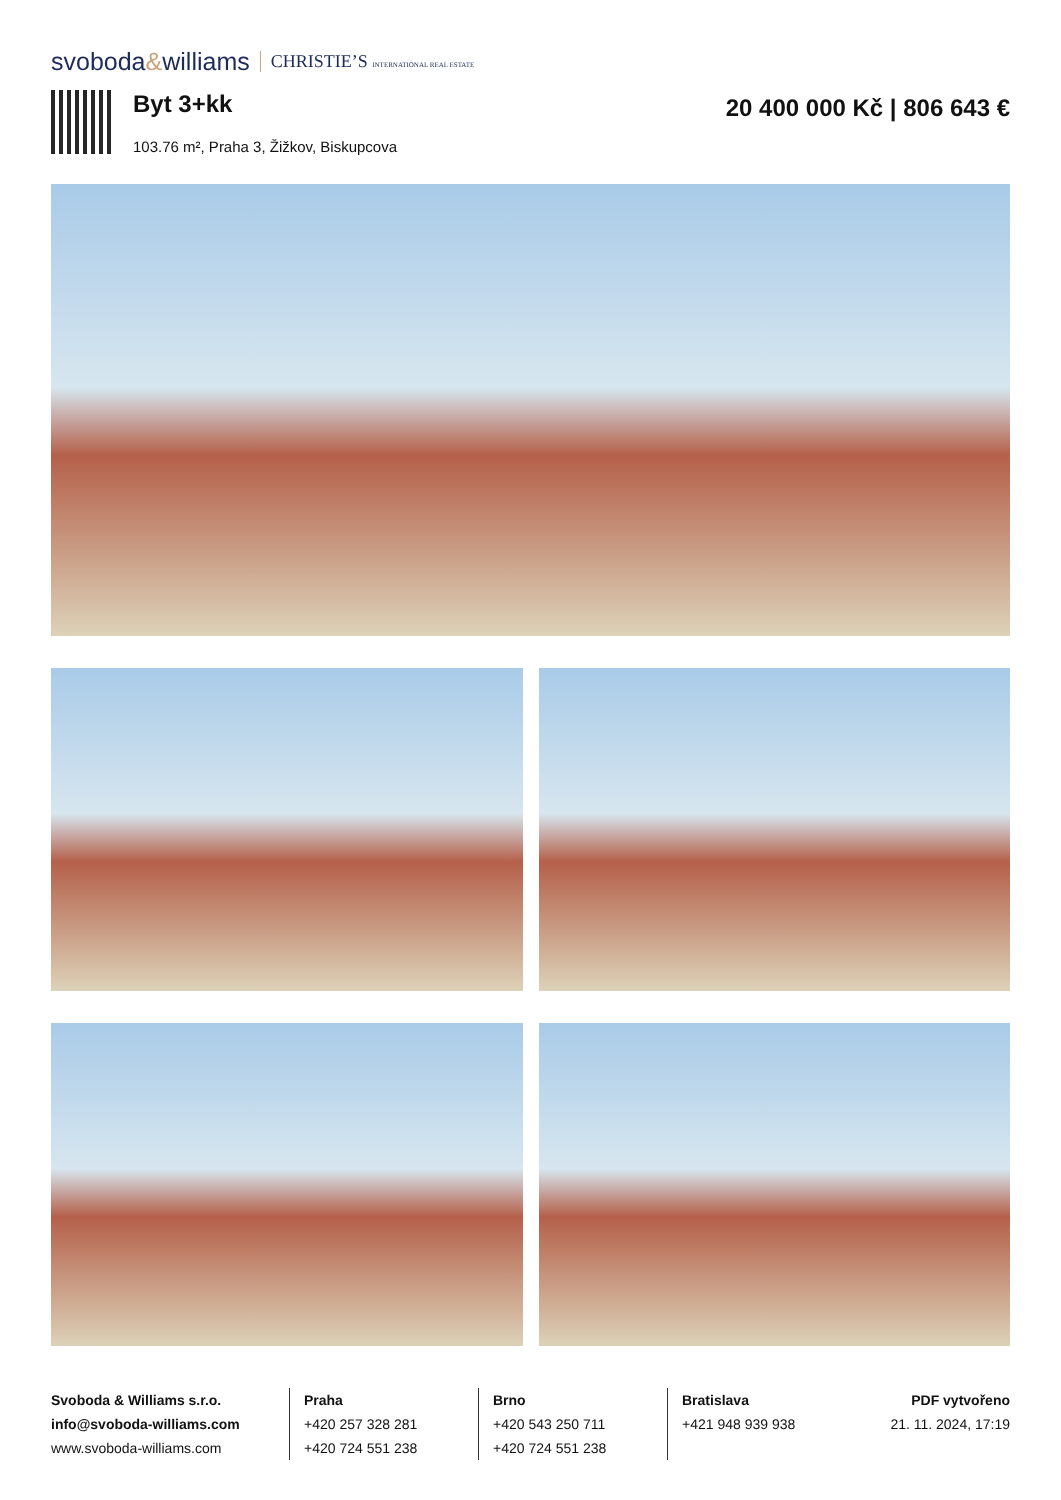svoboda&williams CHRISTIE’S INTERNATIONAL REAL ESTATE
Byt 3+kk
103.76 m², Praha 3, Žižkov, Biskupcova
20 400 000 Kč | 806 643 €
Svoboda & Williams s.r.o.
info@svoboda-williams.com
www.svoboda-williams.com
Praha
+420 257 328 281
+420 724 551 238
Brno
+420 543 250 711
+420 724 551 238
Bratislava
+421 948 939 938
PDF vytvořeno
21. 11. 2024, 17:19